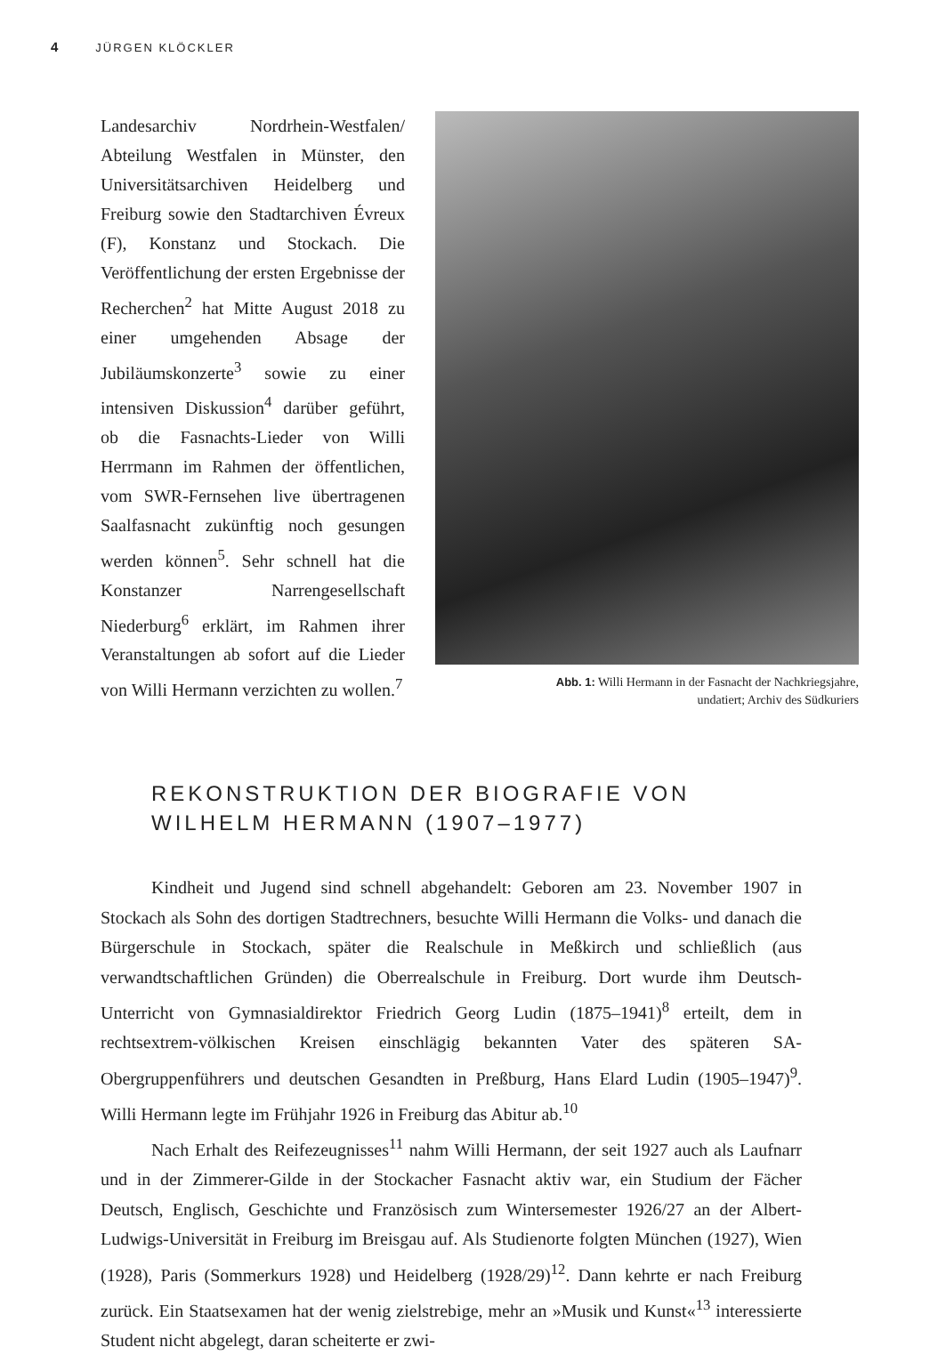4 JÜRGEN KLÖCKLER
Landesarchiv Nordrhein-Westfalen/ Abteilung Westfalen in Münster, den Universitätsarchiven Heidelberg und Freiburg sowie den Stadtarchiven Évreux (F), Konstanz und Stockach. Die Veröffentlichung der ersten Ergebnisse der Recherchen<sup>2</sup> hat Mitte August 2018 zu einer umgehenden Absage der Jubiläumskonzerte<sup>3</sup> sowie zu einer intensiven Diskussion<sup>4</sup> darüber geführt, ob die Fasnachts-Lieder von Willi Herrmann im Rahmen der öffentlichen, vom SWR-Fernsehen live übertragenen Saalfasnacht zukünftig noch gesungen werden können<sup>5</sup>. Sehr schnell hat die Konstanzer Narrengesellschaft Niederburg<sup>6</sup> erklärt, im Rahmen ihrer Veranstaltungen ab sofort auf die Lieder von Willi Hermann verzichten zu wollen.<sup>7</sup>
Abb. 1: Willi Hermann in der Fasnacht der Nachkriegsjahre,
undatiert; Archiv des Südkuriers
REKONSTRUKTION DER BIOGRAFIE VON
WILHELM HERMANN (1907–1977)
Kindheit und Jugend sind schnell abgehandelt: Geboren am 23. November 1907 in Stockach als Sohn des dortigen Stadtrechners, besuchte Willi Hermann die Volks- und danach die Bürgerschule in Stockach, später die Realschule in Meßkirch und schließlich (aus verwandtschaftlichen Gründen) die Oberrealschule in Freiburg. Dort wurde ihm Deutsch-Unterricht von Gymnasialdirektor Friedrich Georg Ludin (1875–1941)<sup>8</sup> erteilt, dem in rechtsextrem-völkischen Kreisen einschlägig bekannten Vater des späteren SA-Obergruppenführers und deutschen Gesandten in Preßburg, Hans Elard Ludin (1905–1947)<sup>9</sup>. Willi Hermann legte im Frühjahr 1926 in Freiburg das Abitur ab.<sup>10</sup>
Nach Erhalt des Reifezeugnisses<sup>11</sup> nahm Willi Hermann, der seit 1927 auch als Laufnarr und in der Zimmerer-Gilde in der Stockacher Fasnacht aktiv war, ein Studium der Fächer Deutsch, Englisch, Geschichte und Französisch zum Wintersemester 1926/27 an der Albert-Ludwigs-Universität in Freiburg im Breisgau auf. Als Studienorte folgten München (1927), Wien (1928), Paris (Sommerkurs 1928) und Heidelberg (1928/29)<sup>12</sup>. Dann kehrte er nach Freiburg zurück. Ein Staatsexamen hat der wenig zielstrebige, mehr an »Musik und Kunst«<sup>13</sup> interessierte Student nicht abgelegt, daran scheiterte er zwi-